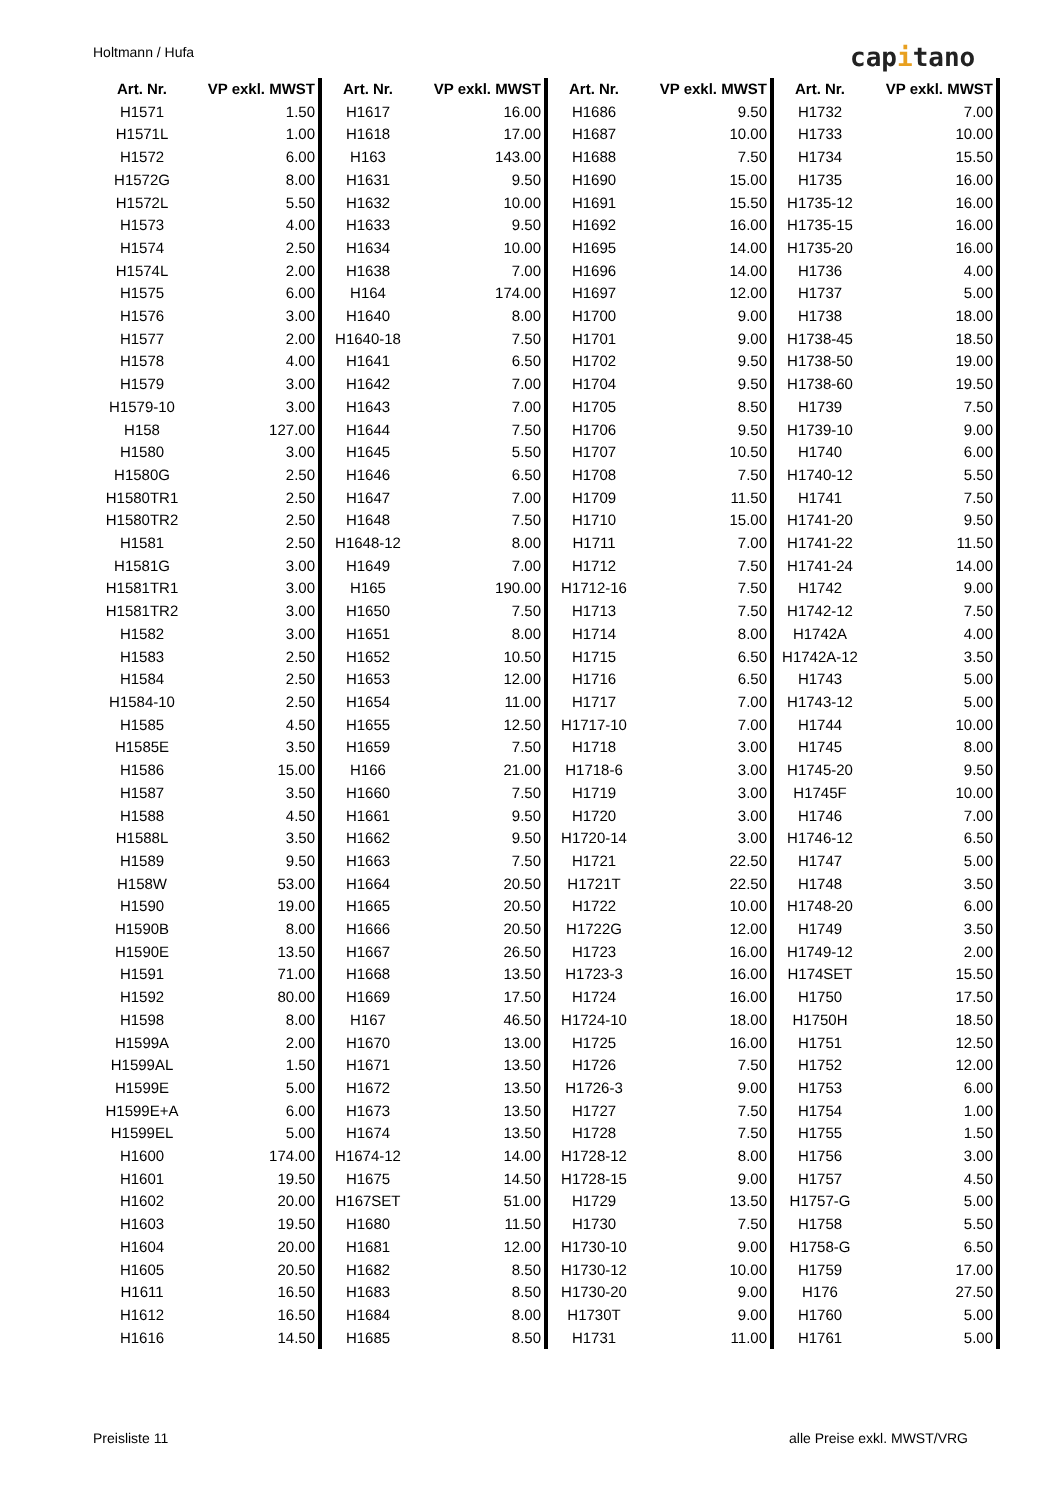Holtmann / Hufa capitano
| Art. Nr. | VP exkl. MWST | Art. Nr. | VP exkl. MWST | Art. Nr. | VP exkl. MWST | Art. Nr. | VP exkl. MWST |
| --- | --- | --- | --- | --- | --- | --- | --- |
| H1571 | 1.50 | H1617 | 16.00 | H1686 | 9.50 | H1732 | 7.00 |
| H1571L | 1.00 | H1618 | 17.00 | H1687 | 10.00 | H1733 | 10.00 |
| H1572 | 6.00 | H163 | 143.00 | H1688 | 7.50 | H1734 | 15.50 |
| H1572G | 8.00 | H1631 | 9.50 | H1690 | 15.00 | H1735 | 16.00 |
| H1572L | 5.50 | H1632 | 10.00 | H1691 | 15.50 | H1735-12 | 16.00 |
| H1573 | 4.00 | H1633 | 9.50 | H1692 | 16.00 | H1735-15 | 16.00 |
| H1574 | 2.50 | H1634 | 10.00 | H1695 | 14.00 | H1735-20 | 16.00 |
| H1574L | 2.00 | H1638 | 7.00 | H1696 | 14.00 | H1736 | 4.00 |
| H1575 | 6.00 | H164 | 174.00 | H1697 | 12.00 | H1737 | 5.00 |
| H1576 | 3.00 | H1640 | 8.00 | H1700 | 9.00 | H1738 | 18.00 |
| H1577 | 2.00 | H1640-18 | 7.50 | H1701 | 9.00 | H1738-45 | 18.50 |
| H1578 | 4.00 | H1641 | 6.50 | H1702 | 9.50 | H1738-50 | 19.00 |
| H1579 | 3.00 | H1642 | 7.00 | H1704 | 9.50 | H1738-60 | 19.50 |
| H1579-10 | 3.00 | H1643 | 7.00 | H1705 | 8.50 | H1739 | 7.50 |
| H158 | 127.00 | H1644 | 7.50 | H1706 | 9.50 | H1739-10 | 9.00 |
| H1580 | 3.00 | H1645 | 5.50 | H1707 | 10.50 | H1740 | 6.00 |
| H1580G | 2.50 | H1646 | 6.50 | H1708 | 7.50 | H1740-12 | 5.50 |
| H1580TR1 | 2.50 | H1647 | 7.00 | H1709 | 11.50 | H1741 | 7.50 |
| H1580TR2 | 2.50 | H1648 | 7.50 | H1710 | 15.00 | H1741-20 | 9.50 |
| H1581 | 2.50 | H1648-12 | 8.00 | H1711 | 7.00 | H1741-22 | 11.50 |
| H1581G | 3.00 | H1649 | 7.00 | H1712 | 7.50 | H1741-24 | 14.00 |
| H1581TR1 | 3.00 | H165 | 190.00 | H1712-16 | 7.50 | H1742 | 9.00 |
| H1581TR2 | 3.00 | H1650 | 7.50 | H1713 | 7.50 | H1742-12 | 7.50 |
| H1582 | 3.00 | H1651 | 8.00 | H1714 | 8.00 | H1742A | 4.00 |
| H1583 | 2.50 | H1652 | 10.50 | H1715 | 6.50 | H1742A-12 | 3.50 |
| H1584 | 2.50 | H1653 | 12.00 | H1716 | 6.50 | H1743 | 5.00 |
| H1584-10 | 2.50 | H1654 | 11.00 | H1717 | 7.00 | H1743-12 | 5.00 |
| H1585 | 4.50 | H1655 | 12.50 | H1717-10 | 7.00 | H1744 | 10.00 |
| H1585E | 3.50 | H1659 | 7.50 | H1718 | 3.00 | H1745 | 8.00 |
| H1586 | 15.00 | H166 | 21.00 | H1718-6 | 3.00 | H1745-20 | 9.50 |
| H1587 | 3.50 | H1660 | 7.50 | H1719 | 3.00 | H1745F | 10.00 |
| H1588 | 4.50 | H1661 | 9.50 | H1720 | 3.00 | H1746 | 7.00 |
| H1588L | 3.50 | H1662 | 9.50 | H1720-14 | 3.00 | H1746-12 | 6.50 |
| H1589 | 9.50 | H1663 | 7.50 | H1721 | 22.50 | H1747 | 5.00 |
| H158W | 53.00 | H1664 | 20.50 | H1721T | 22.50 | H1748 | 3.50 |
| H1590 | 19.00 | H1665 | 20.50 | H1722 | 10.00 | H1748-20 | 6.00 |
| H1590B | 8.00 | H1666 | 20.50 | H1722G | 12.00 | H1749 | 3.50 |
| H1590E | 13.50 | H1667 | 26.50 | H1723 | 16.00 | H1749-12 | 2.00 |
| H1591 | 71.00 | H1668 | 13.50 | H1723-3 | 16.00 | H174SET | 15.50 |
| H1592 | 80.00 | H1669 | 17.50 | H1724 | 16.00 | H1750 | 17.50 |
| H1598 | 8.00 | H167 | 46.50 | H1724-10 | 18.00 | H1750H | 18.50 |
| H1599A | 2.00 | H1670 | 13.00 | H1725 | 16.00 | H1751 | 12.50 |
| H1599AL | 1.50 | H1671 | 13.50 | H1726 | 7.50 | H1752 | 12.00 |
| H1599E | 5.00 | H1672 | 13.50 | H1726-3 | 9.00 | H1753 | 6.00 |
| H1599E+A | 6.00 | H1673 | 13.50 | H1727 | 7.50 | H1754 | 1.00 |
| H1599EL | 5.00 | H1674 | 13.50 | H1728 | 7.50 | H1755 | 1.50 |
| H1600 | 174.00 | H1674-12 | 14.00 | H1728-12 | 8.00 | H1756 | 3.00 |
| H1601 | 19.50 | H1675 | 14.50 | H1728-15 | 9.00 | H1757 | 4.50 |
| H1602 | 20.00 | H167SET | 51.00 | H1729 | 13.50 | H1757-G | 5.00 |
| H1603 | 19.50 | H1680 | 11.50 | H1730 | 7.50 | H1758 | 5.50 |
| H1604 | 20.00 | H1681 | 12.00 | H1730-10 | 9.00 | H1758-G | 6.50 |
| H1605 | 20.50 | H1682 | 8.50 | H1730-12 | 10.00 | H1759 | 17.00 |
| H1611 | 16.50 | H1683 | 8.50 | H1730-20 | 9.00 | H176 | 27.50 |
| H1612 | 16.50 | H1684 | 8.00 | H1730T | 9.00 | H1760 | 5.00 |
| H1616 | 14.50 | H1685 | 8.50 | H1731 | 11.00 | H1761 | 5.00 |
Preisliste 11 alle Preise exkl. MWST/VRG